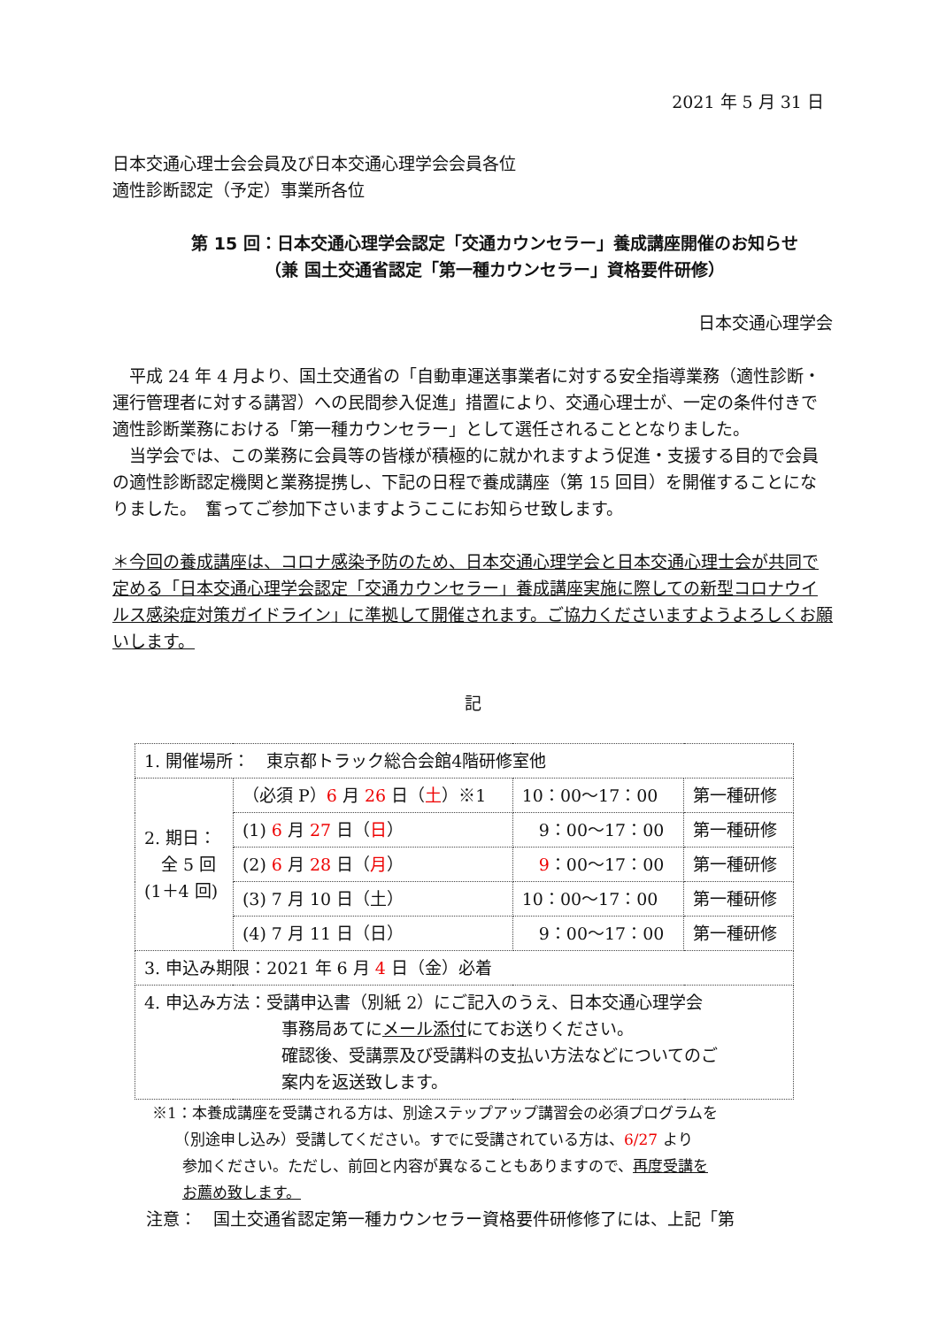2021 年 5 月 31 日
日本交通心理士会会員及び日本交通心理学会会員各位
適性診断認定（予定）事業所各位
第 15 回：日本交通心理学会認定「交通カウンセラー」養成講座開催のお知らせ
（兼 国土交通省認定「第一種カウンセラー」資格要件研修）
日本交通心理学会
　平成 24 年 4 月より、国土交通省の「自動車運送事業者に対する安全指導業務（適性診断・運行管理者に対する講習）への民間参入促進」措置により、交通心理士が、一定の条件付きで適性診断業務における「第一種カウンセラー」として選任されることとなりました。
　当学会では、この業務に会員等の皆様が積極的に就かれますよう促進・支援する目的で会員の適性診断認定機関と業務提携し、下記の日程で養成講座（第 15 回目）を開催することになりました。　奮ってご参加下さいますようここにお知らせ致します。
＊今回の養成講座は、コロナ感染予防のため、日本交通心理学会と日本交通心理士会が共同で定める「日本交通心理学会認定「交通カウンセラー」養成講座実施に際しての新型コロナウイルス感染症対策ガイドライン」に準拠して開催されます。ご協力くださいますようよろしくお願いします。
記
| 1. 開催場所： 東京都トラック総合会館4階研修室他 | | | |
| 2. 期日： 全 5 回 (1＋4 回) | （必須 P） 6 月 26 日（ 土 ）※1 | 10：00～17：00 | 第一種研修 |
| | (1) 6 月 27 日（ 日 ） | 9：00～17：00 | 第一種研修 |
| | (2) 6 月 28 日（ 月 ） | 9 ：00～17：00 | 第一種研修 |
| | (3) 7 月 10 日（土） | 10：00～17：00 | 第一種研修 |
| | (4) 7 月 11 日（日） | 9：00～17：00 | 第一種研修 |
| 3. 申込み期限：2021 年 6 月 4 日（金）必着 | | | |
| 4. 申込み方法：受講申込書（別紙 2）にご記入のうえ、日本交通心理学会 事務局あてに メール添付 にてお送りください。 確認後、受講票及び受講料の支払い方法などについてのご 案内を返送致します。 | | | |
※1：本養成講座を受講される方は、別途ステップアップ講習会の必須プログラムを
　　（別途申し込み）受講してください。すでに受講されている方は、6/27 より
　　参加ください。ただし、前回と内容が異なることもありますので、再度受講を
　　お薦め致します。
注意：　国土交通省認定第一種カウンセラー資格要件研修修了には、上記「第